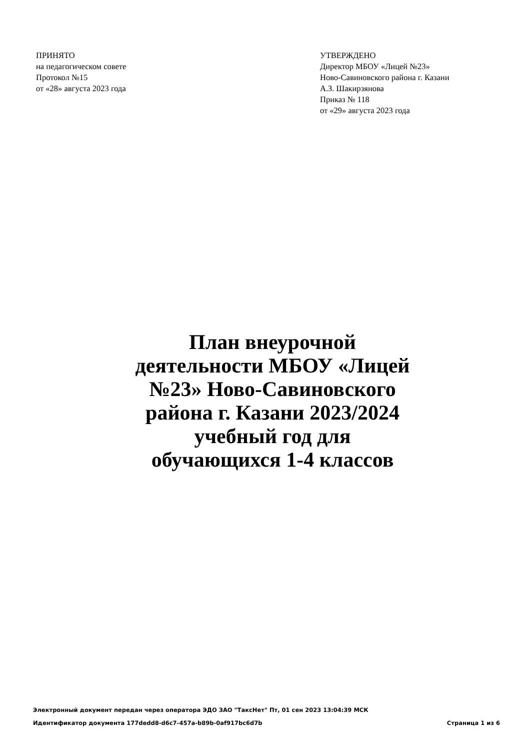ПРИНЯТО
на педагогическом совете
Протокол №15
от «28» августа 2023 года
УТВЕРЖДЕНО
Директор МБОУ «Лицей №23»
Ново-Савиновского района г. Казани
А.З. Шакирзянова
Приказ № 118
от «29» августа 2023 года
План внеурочной деятельности МБОУ «Лицей №23» Ново-Савиновского района г. Казани 2023/2024 учебный год для обучающихся 1-4 классов
Электронный документ передан через оператора ЭДО ЗАО "ТаксНет" Пт, 01 сен 2023 13:04:39 МСК
Идентификатор документа 177dedd8-d6c7-457a-b89b-0af917bc6d7b Страница 1 из 6